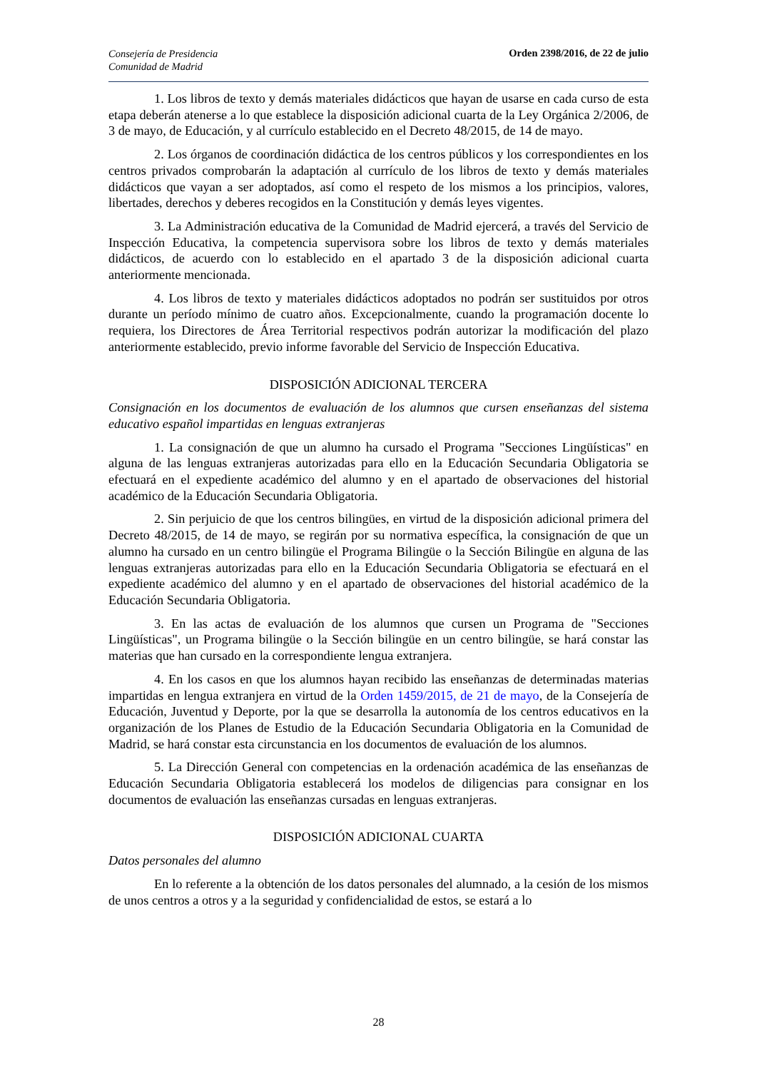Consejería de Presidencia
Comunidad de Madrid
Orden 2398/2016, de 22 de julio
1. Los libros de texto y demás materiales didácticos que hayan de usarse en cada curso de esta etapa deberán atenerse a lo que establece la disposición adicional cuarta de la Ley Orgánica 2/2006, de 3 de mayo, de Educación, y al currículo establecido en el Decreto 48/2015, de 14 de mayo.
2. Los órganos de coordinación didáctica de los centros públicos y los correspondientes en los centros privados comprobarán la adaptación al currículo de los libros de texto y demás materiales didácticos que vayan a ser adoptados, así como el respeto de los mismos a los principios, valores, libertades, derechos y deberes recogidos en la Constitución y demás leyes vigentes.
3. La Administración educativa de la Comunidad de Madrid ejercerá, a través del Servicio de Inspección Educativa, la competencia supervisora sobre los libros de texto y demás materiales didácticos, de acuerdo con lo establecido en el apartado 3 de la disposición adicional cuarta anteriormente mencionada.
4. Los libros de texto y materiales didácticos adoptados no podrán ser sustituidos por otros durante un período mínimo de cuatro años. Excepcionalmente, cuando la programación docente lo requiera, los Directores de Área Territorial respectivos podrán autorizar la modificación del plazo anteriormente establecido, previo informe favorable del Servicio de Inspección Educativa.
DISPOSICIÓN ADICIONAL TERCERA
Consignación en los documentos de evaluación de los alumnos que cursen enseñanzas del sistema educativo español impartidas en lenguas extranjeras
1. La consignación de que un alumno ha cursado el Programa "Secciones Lingüísticas" en alguna de las lenguas extranjeras autorizadas para ello en la Educación Secundaria Obligatoria se efectuará en el expediente académico del alumno y en el apartado de observaciones del historial académico de la Educación Secundaria Obligatoria.
2. Sin perjuicio de que los centros bilingües, en virtud de la disposición adicional primera del Decreto 48/2015, de 14 de mayo, se regirán por su normativa específica, la consignación de que un alumno ha cursado en un centro bilingüe el Programa Bilingüe o la Sección Bilingüe en alguna de las lenguas extranjeras autorizadas para ello en la Educación Secundaria Obligatoria se efectuará en el expediente académico del alumno y en el apartado de observaciones del historial académico de la Educación Secundaria Obligatoria.
3. En las actas de evaluación de los alumnos que cursen un Programa de "Secciones Lingüísticas", un Programa bilingüe o la Sección bilingüe en un centro bilingüe, se hará constar las materias que han cursado en la correspondiente lengua extranjera.
4. En los casos en que los alumnos hayan recibido las enseñanzas de determinadas materias impartidas en lengua extranjera en virtud de la Orden 1459/2015, de 21 de mayo, de la Consejería de Educación, Juventud y Deporte, por la que se desarrolla la autonomía de los centros educativos en la organización de los Planes de Estudio de la Educación Secundaria Obligatoria en la Comunidad de Madrid, se hará constar esta circunstancia en los documentos de evaluación de los alumnos.
5. La Dirección General con competencias en la ordenación académica de las enseñanzas de Educación Secundaria Obligatoria establecerá los modelos de diligencias para consignar en los documentos de evaluación las enseñanzas cursadas en lenguas extranjeras.
DISPOSICIÓN ADICIONAL CUARTA
Datos personales del alumno
En lo referente a la obtención de los datos personales del alumnado, a la cesión de los mismos de unos centros a otros y a la seguridad y confidencialidad de estos, se estará a lo
28